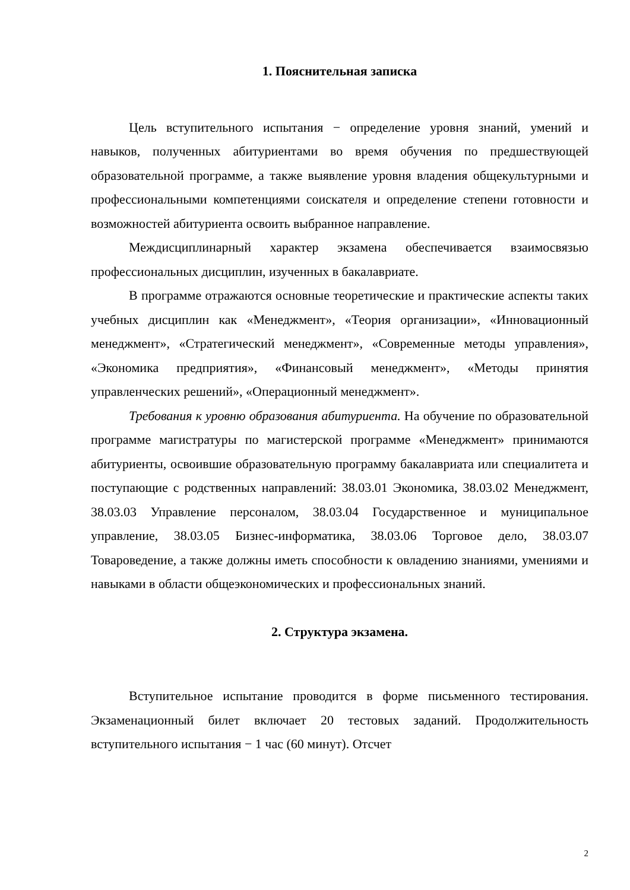1. Пояснительная записка
Цель вступительного испытания − определение уровня знаний, умений и навыков, полученных абитуриентами во время обучения по предшествующей образовательной программе, а также выявление уровня владения общекультурными и профессиональными компетенциями соискателя и определение степени готовности и возможностей абитуриента освоить выбранное направление.
Междисциплинарный характер экзамена обеспечивается взаимосвязью профессиональных дисциплин, изученных в бакалавриате.
В программе отражаются основные теоретические и практические аспекты таких учебных дисциплин как «Менеджмент», «Теория организации», «Инновационный менеджмент», «Стратегический менеджмент», «Современные методы управления», «Экономика предприятия», «Финансовый менеджмент», «Методы принятия управленческих решений», «Операционный менеджмент».
Требования к уровню образования абитуриента. На обучение по образовательной программе магистратуры по магистерской программе «Менеджмент» принимаются абитуриенты, освоившие образовательную программу бакалавриата или специалитета и поступающие с родственных направлений: 38.03.01 Экономика, 38.03.02 Менеджмент, 38.03.03 Управление персоналом, 38.03.04 Государственное и муниципальное управление, 38.03.05 Бизнес-информатика, 38.03.06 Торговое дело, 38.03.07 Товароведение, а также должны иметь способности к овладению знаниями, умениями и навыками в области общеэкономических и профессиональных знаний.
2. Структура экзамена.
Вступительное испытание проводится в форме письменного тестирования. Экзаменационный билет включает 20 тестовых заданий. Продолжительность вступительного испытания − 1 час (60 минут). Отсчет
2